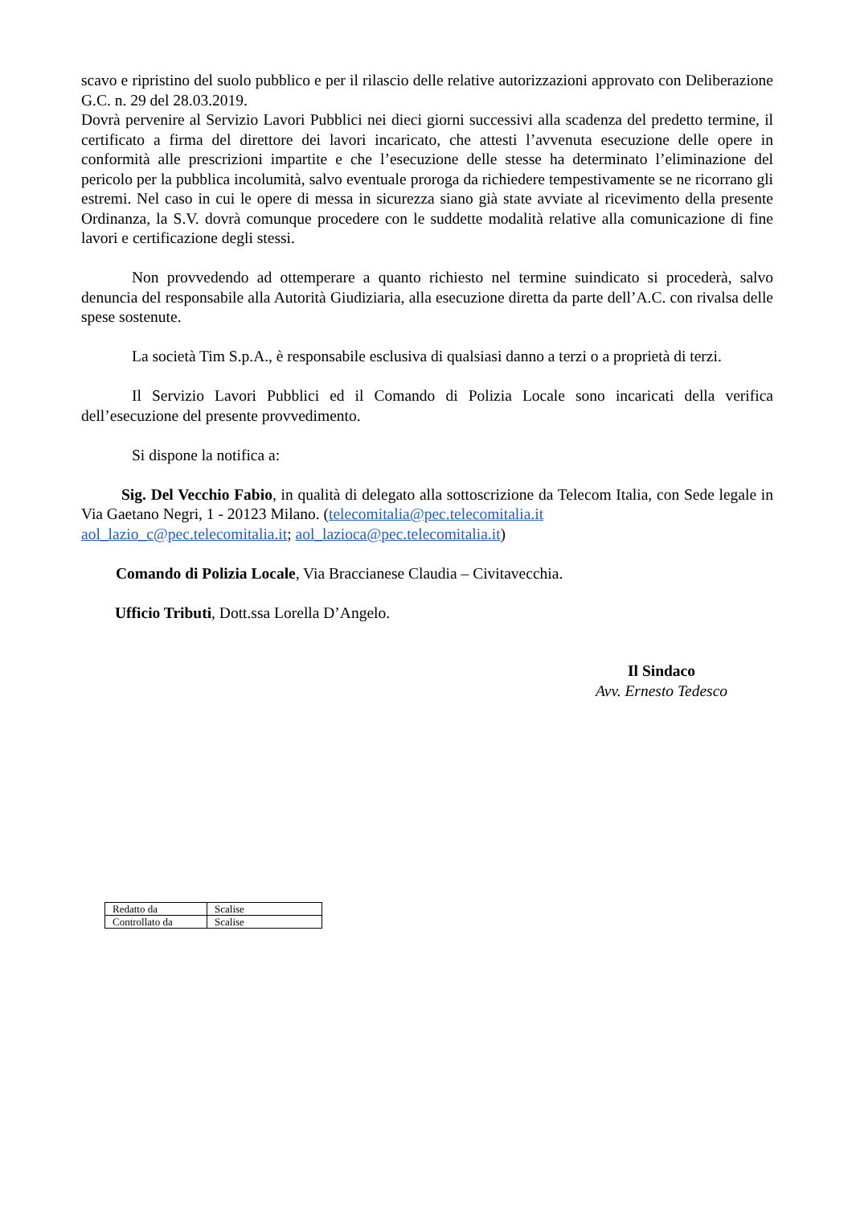scavo e ripristino del suolo pubblico e per il rilascio delle relative autorizzazioni approvato con Deliberazione G.C. n. 29 del 28.03.2019.
Dovrà pervenire al Servizio Lavori Pubblici nei dieci giorni successivi alla scadenza del predetto termine, il certificato a firma del direttore dei lavori incaricato, che attesti l’avvenuta esecuzione delle opere in conformità alle prescrizioni impartite e che l’esecuzione delle stesse ha determinato l’eliminazione del pericolo per la pubblica incolumità, salvo eventuale proroga da richiedere tempestivamente se ne ricorrano gli estremi. Nel caso in cui le opere di messa in sicurezza siano già state avviate al ricevimento della presente Ordinanza, la S.V. dovrà comunque procedere con le suddette modalità relative alla comunicazione di fine lavori e certificazione degli stessi.
Non provvedendo ad ottemperare a quanto richiesto nel termine suindicato si procederà, salvo denuncia del responsabile alla Autorità Giudiziaria, alla esecuzione diretta da parte dell’A.C. con rivalsa delle spese sostenute.
La società Tim S.p.A., è responsabile esclusiva di qualsiasi danno a terzi o a proprietà di terzi.
Il Servizio Lavori Pubblici ed il Comando di Polizia Locale sono incaricati della verifica dell’esecuzione del presente provvedimento.
Si dispone la notifica a:
Sig. Del Vecchio Fabio, in qualità di delegato alla sottoscrizione da Telecom Italia, con Sede legale in Via Gaetano Negri, 1 - 20123 Milano. (telecomitalia@pec.telecomitalia.it
aol_lazio_c@pec.telecomitalia.it; aol_lazioca@pec.telecomitalia.it)
Comando di Polizia Locale, Via Braccianese Claudia – Civitavecchia.
Ufficio Tributi, Dott.ssa Lorella D’Angelo.
Il Sindaco
Avv. Ernesto Tedesco
| Redatto da | Scalise |
| Controllato da | Scalise |